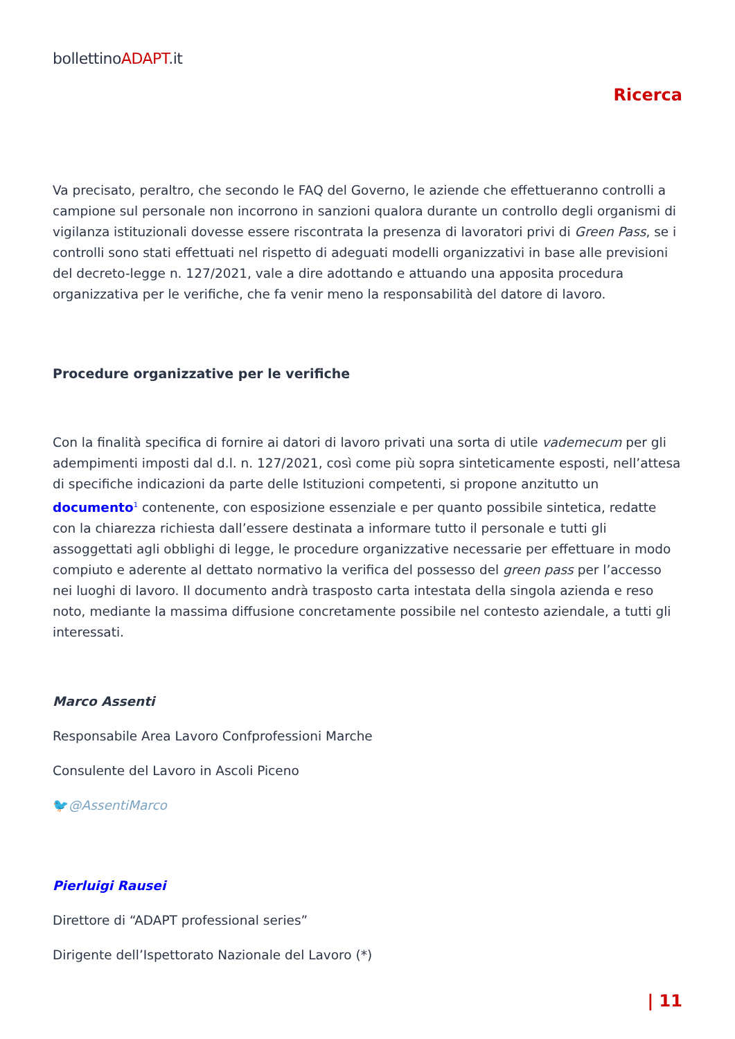bollettinoADAPT.it
Ricerca
Va precisato, peraltro, che secondo le FAQ del Governo, le aziende che effettueranno controlli a campione sul personale non incorrono in sanzioni qualora durante un controllo degli organismi di vigilanza istituzionali dovesse essere riscontrata la presenza di lavoratori privi di Green Pass, se i controlli sono stati effettuati nel rispetto di adeguati modelli organizzativi in base alle previsioni del decreto-legge n. 127/2021, vale a dire adottando e attuando una apposita procedura organizzativa per le verifiche, che fa venir meno la responsabilità del datore di lavoro.
Procedure organizzative per le verifiche
Con la finalità specifica di fornire ai datori di lavoro privati una sorta di utile vademecum per gli adempimenti imposti dal d.l. n. 127/2021, così come più sopra sinteticamente esposti, nell’attesa di specifiche indicazioni da parte delle Istituzioni competenti, si propone anzitutto un documento<sup>1</sup> contenente, con esposizione essenziale e per quanto possibile sintetica, redatte con la chiarezza richiesta dall’essere destinata a informare tutto il personale e tutti gli assoggettati agli obblighi di legge, le procedure organizzative necessarie per effettuare in modo compiuto e aderente al dettato normativo la verifica del possesso del green pass per l’accesso nei luoghi di lavoro. Il documento andrà trasposto carta intestata della singola azienda e reso noto, mediante la massima diffusione concretamente possibile nel contesto aziendale, a tutti gli interessati.
Marco Assenti
Responsabile Area Lavoro Confprofessioni Marche
Consulente del Lavoro in Ascoli Piceno
🐦@AssentiMarco
Pierluigi Rausei
Direttore di “ADAPT professional series”
Dirigente dell’Ispettorato Nazionale del Lavoro (*)
| 11